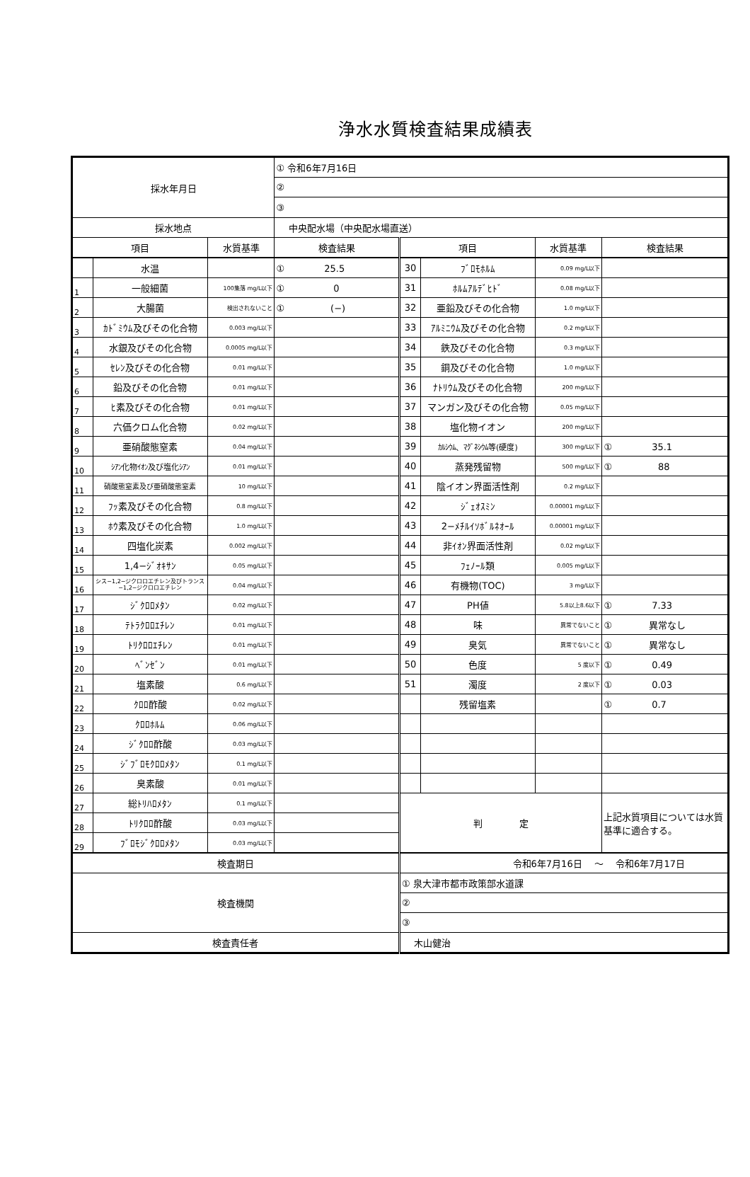浄水水質検査結果成績表
| 採水年月日 | | | ① 令和6年7月16日 | | | | |
| | | | ② | | | | |
| | | | ③ | | | | |
| 採水地点 | | | 中央配水場（中央配水場直送） | | | | |
| 項目 | | 水質基準 | 検査結果 | 項目 | | 水質基準 | 検査結果 |
| | 水温 | | ① 25.5 | 30 | ﾌﾞﾛﾓﾎﾙﾑ | 0.09 mg/L以下 | |
| 1 | 一般細菌 | 100集落 mg/L以下 | ① 0 | 31 | ﾎﾙﾑｱﾙﾃﾞﾋﾄﾞ | 0.08 mg/L以下 | |
| 2 | 大腸菌 | 検出されないこと | ① (−) | 32 | 亜鉛及びその化合物 | 1.0 mg/L以下 | |
| 3 | ｶﾄﾞﾐｳﾑ及びその化合物 | 0.003 mg/L以下 | | 33 | ｱﾙﾐﾆｳﾑ及びその化合物 | 0.2 mg/L以下 | |
| 4 | 水銀及びその化合物 | 0.0005 mg/L以下 | | 34 | 鉄及びその化合物 | 0.3 mg/L以下 | |
| 5 | ｾﾚﾝ及びその化合物 | 0.01 mg/L以下 | | 35 | 銅及びその化合物 | 1.0 mg/L以下 | |
| 6 | 鉛及びその化合物 | 0.01 mg/L以下 | | 36 | ﾅﾄﾘｳﾑ及びその化合物 | 200 mg/L以下 | |
| 7 | ﾋ素及びその化合物 | 0.01 mg/L以下 | | 37 | マンガン及びその化合物 | 0.05 mg/L以下 | |
| 8 | 六価クロム化合物 | 0.02 mg/L以下 | | 38 | 塩化物イオン | 200 mg/L以下 | |
| 9 | 亜硝酸態窒素 | 0.04 mg/L以下 | | 39 | ｶﾙｼｳﾑ、ﾏｸﾞﾈｼｳﾑ等(硬度) | 300 mg/L以下 | ① 35.1 |
| 10 | ｼｱﾝ化物ｲｵﾝ及び塩化ｼｱﾝ | 0.01 mg/L以下 | | 40 | 蒸発残留物 | 500 mg/L以下 | ① 88 |
| 11 | 硝酸態窒素及び亜硝酸態窒素 | 10 mg/L以下 | | 41 | 陰イオン界面活性剤 | 0.2 mg/L以下 | |
| 12 | ﾌｯ素及びその化合物 | 0.8 mg/L以下 | | 42 | ｼﾞｪｵｽﾐﾝ | 0.00001 mg/L以下 | |
| 13 | ﾎｳ素及びその化合物 | 1.0 mg/L以下 | | 43 | 2−ﾒﾁﾙｲｿﾎﾞﾙﾈｵｰﾙ | 0.00001 mg/L以下 | |
| 14 | 四塩化炭素 | 0.002 mg/L以下 | | 44 | 非ｲｵﾝ界面活性剤 | 0.02 mg/L以下 | |
| 15 | 1,4−ｼﾞｵｷｻﾝ | 0.05 mg/L以下 | | 45 | ﾌｪﾉｰﾙ類 | 0.005 mg/L以下 | |
| 16 | シス−1,2−ジクロロエチレン及びトランス−1,2−ジクロロエチレン | 0.04 mg/L以下 | | 46 | 有機物(TOC) | 3 mg/L以下 | |
| 17 | ｼﾞｸﾛﾛﾒﾀﾝ | 0.02 mg/L以下 | | 47 | PH値 | 5.8以上8.6以下 | ① 7.33 |
| 18 | ﾃﾄﾗｸﾛﾛｴﾁﾚﾝ | 0.01 mg/L以下 | | 48 | 味 | 異常でないこと | ① 異常なし |
| 19 | ﾄﾘｸﾛﾛｴﾁﾚﾝ | 0.01 mg/L以下 | | 49 | 臭気 | 異常でないこと | ① 異常なし |
| 20 | ﾍﾞﾝｾﾞﾝ | 0.01 mg/L以下 | | 50 | 色度 | 5 度以下 | ① 0.49 |
| 21 | 塩素酸 | 0.6 mg/L以下 | | 51 | 濁度 | 2 度以下 | ① 0.03 |
| 22 | ｸﾛﾛ酢酸 | 0.02 mg/L以下 | | | 残留塩素 | | ① 0.7 |
| 23 | ｸﾛﾛﾎﾙﾑ | 0.06 mg/L以下 | | | | | |
| 24 | ｼﾞｸﾛﾛ酢酸 | 0.03 mg/L以下 | | | | | |
| 25 | ｼﾞﾌﾞﾛﾓｸﾛﾛﾒﾀﾝ | 0.1 mg/L以下 | | | | | |
| 26 | 臭素酸 | 0.01 mg/L以下 | | | | | |
| 27 | 総ﾄﾘﾊﾛﾒﾀﾝ | 0.1 mg/L以下 | | 判 定 | | | 上記水質項目については水質基準に適合する。 |
| 28 | ﾄﾘｸﾛﾛ酢酸 | 0.03 mg/L以下 | | | | | |
| 29 | ﾌﾞﾛﾓｼﾞｸﾛﾛﾒﾀﾝ | 0.03 mg/L以下 | | | | | |
| 検査期日 | | | | 令和6年7月16日 〜 令和6年7月17日 | | | |
| 検査機関 | | | | ① 泉大津市都市政策部水道課 | | | |
| | | | | ② | | | |
| | | | | ③ | | | |
| 検査責任者 | | | | 木山健治 | | | |